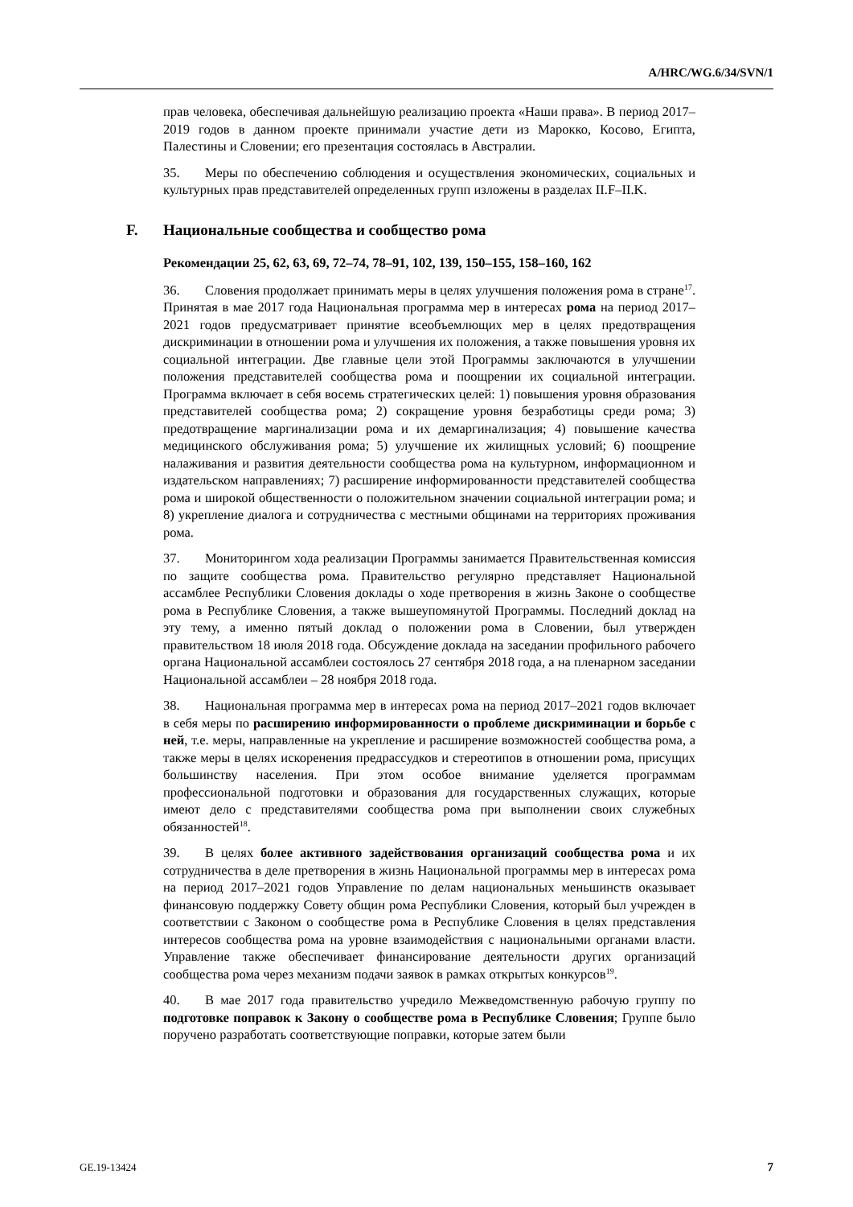A/HRC/WG.6/34/SVN/1
прав человека, обеспечивая дальнейшую реализацию проекта «Наши права». В период 2017–2019 годов в данном проекте принимали участие дети из Марокко, Косово, Египта, Палестины и Словении; его презентация состоялась в Австралии.
35. Меры по обеспечению соблюдения и осуществления экономических, социальных и культурных прав представителей определенных групп изложены в разделах II.F–II.K.
F. Национальные сообщества и сообщество рома
Рекомендации 25, 62, 63, 69, 72–74, 78–91, 102, 139, 150–155, 158–160, 162
36. Словения продолжает принимать меры в целях улучшения положения рома в стране<sup>17</sup>. Принятая в мае 2017 года Национальная программа мер в интересах рома на период 2017–2021 годов предусматривает принятие всеобъемлющих мер в целях предотвращения дискриминации в отношении рома и улучшения их положения, а также повышения уровня их социальной интеграции. Две главные цели этой Программы заключаются в улучшении положения представителей сообщества рома и поощрении их социальной интеграции. Программа включает в себя восемь стратегических целей: 1) повышения уровня образования представителей сообщества рома; 2) сокращение уровня безработицы среди рома; 3) предотвращение маргинализации рома и их демаргинализация; 4) повышение качества медицинского обслуживания рома; 5) улучшение их жилищных условий; 6) поощрение налаживания и развития деятельности сообщества рома на культурном, информационном и издательском направлениях; 7) расширение информированности представителей сообщества рома и широкой общественности о положительном значении социальной интеграции рома; и 8) укрепление диалога и сотрудничества с местными общинами на территориях проживания рома.
37. Мониторингом хода реализации Программы занимается Правительственная комиссия по защите сообщества рома. Правительство регулярно представляет Национальной ассамблее Республики Словения доклады о ходе претворения в жизнь Законе о сообществе рома в Республике Словения, а также вышеупомянутой Программы. Последний доклад на эту тему, а именно пятый доклад о положении рома в Словении, был утвержден правительством 18 июля 2018 года. Обсуждение доклада на заседании профильного рабочего органа Национальной ассамблеи состоялось 27 сентября 2018 года, а на пленарном заседании Национальной ассамблеи – 28 ноября 2018 года.
38. Национальная программа мер в интересах рома на период 2017–2021 годов включает в себя меры по расширению информированности о проблеме дискриминации и борьбе с ней, т.е. меры, направленные на укрепление и расширение возможностей сообщества рома, а также меры в целях искоренения предрассудков и стереотипов в отношении рома, присущих большинству населения. При этом особое внимание уделяется программам профессиональной подготовки и образования для государственных служащих, которые имеют дело с представителями сообщества рома при выполнении своих служебных обязанностей<sup>18</sup>.
39. В целях более активного задействования организаций сообщества рома и их сотрудничества в деле претворения в жизнь Национальной программы мер в интересах рома на период 2017–2021 годов Управление по делам национальных меньшинств оказывает финансовую поддержку Совету общин рома Республики Словения, который был учрежден в соответствии с Законом о сообществе рома в Республике Словения в целях представления интересов сообщества рома на уровне взаимодействия с национальными органами власти. Управление также обеспечивает финансирование деятельности других организаций сообщества рома через механизм подачи заявок в рамках открытых конкурсов<sup>19</sup>.
40. В мае 2017 года правительство учредило Межведомственную рабочую группу по подготовке поправок к Закону о сообществе рома в Республике Словения; Группе было поручено разработать соответствующие поправки, которые затем были
GE.19-13424 7